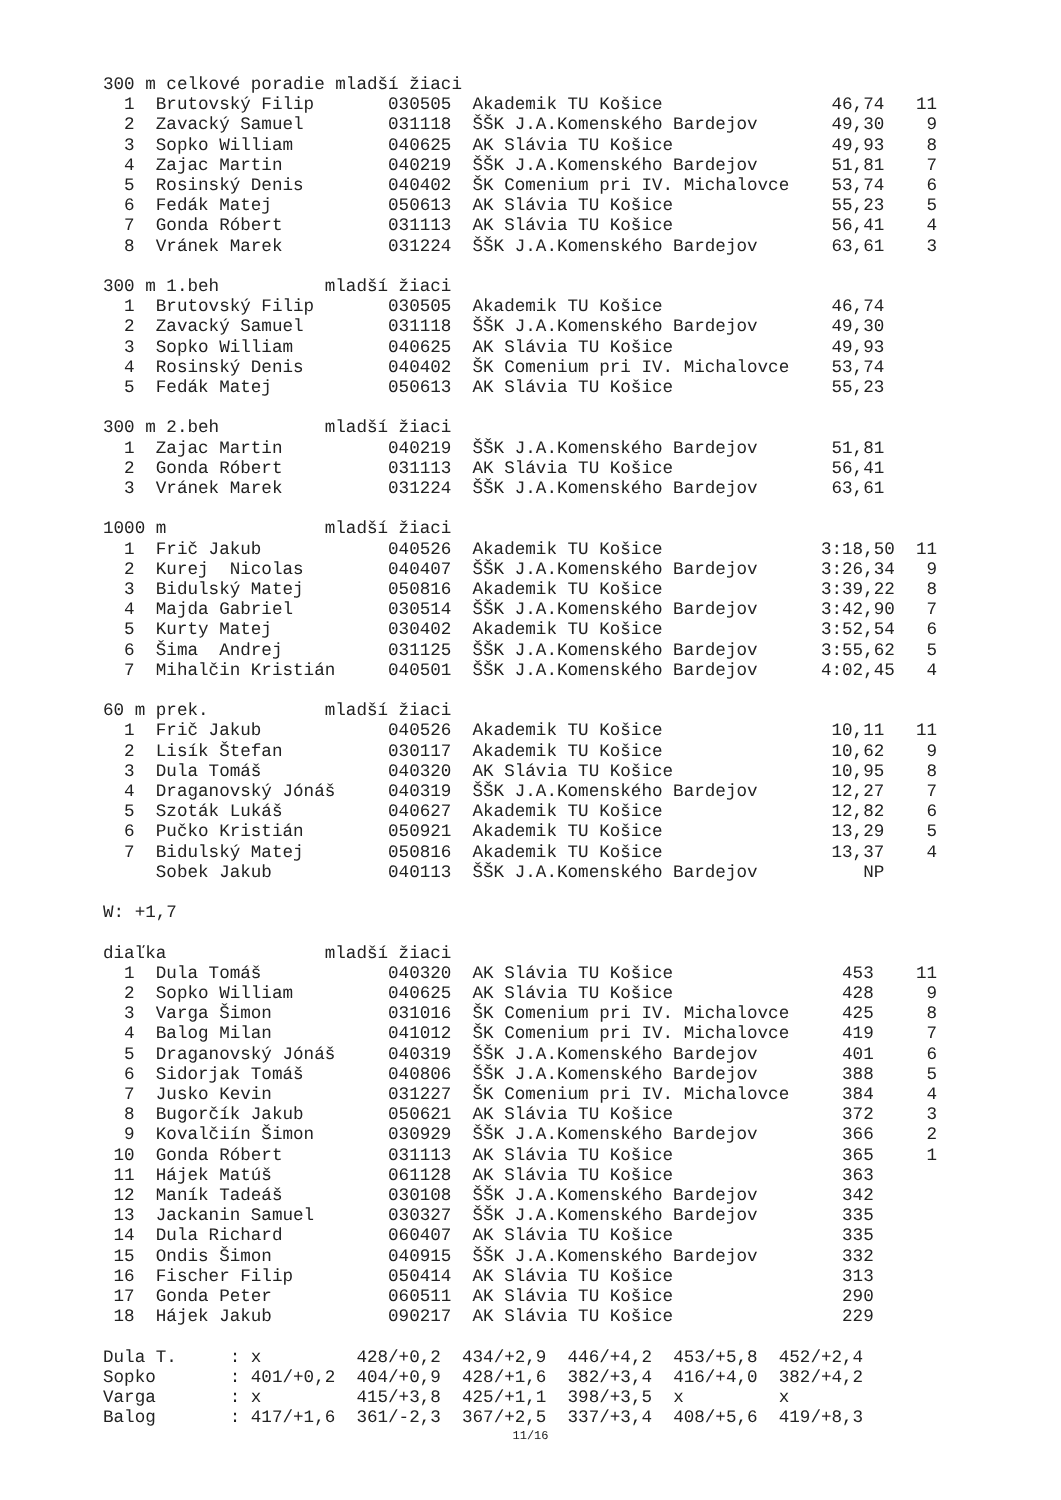300 m celkové poradie mladší žiaci
| 1 | Brutovský Filip | 030505 | Akademik TU Košice | 46,74 | 11 |
| 2 | Zavacký Samuel | 031118 | ŠŠK J.A.Komenského Bardejov | 49,30 | 9 |
| 3 | Sopko William | 040625 | AK Slávia TU Košice | 49,93 | 8 |
| 4 | Zajac Martin | 040219 | ŠŠK J.A.Komenského Bardejov | 51,81 | 7 |
| 5 | Rosinský Denis | 040402 | ŠK Comenium pri IV. Michalovce | 53,74 | 6 |
| 6 | Fedák Matej | 050613 | AK Slávia TU Košice | 55,23 | 5 |
| 7 | Gonda Róbert | 031113 | AK Slávia TU Košice | 56,41 | 4 |
| 8 | Vránek Marek | 031224 | ŠŠK J.A.Komenského Bardejov | 63,61 | 3 |
300 m 1.beh mladší žiaci
| 1 | Brutovský Filip | 030505 | Akademik TU Košice | 46,74 | |
| 2 | Zavacký Samuel | 031118 | ŠŠK J.A.Komenského Bardejov | 49,30 | |
| 3 | Sopko William | 040625 | AK Slávia TU Košice | 49,93 | |
| 4 | Rosinský Denis | 040402 | ŠK Comenium pri IV. Michalovce | 53,74 | |
| 5 | Fedák Matej | 050613 | AK Slávia TU Košice | 55,23 | |
300 m 2.beh mladší žiaci
| 1 | Zajac Martin | 040219 | ŠŠK J.A.Komenského Bardejov | 51,81 | |
| 2 | Gonda Róbert | 031113 | AK Slávia TU Košice | 56,41 | |
| 3 | Vránek Marek | 031224 | ŠŠK J.A.Komenského Bardejov | 63,61 | |
1000 m mladší žiaci
| 1 | Frič Jakub | 040526 | Akademik TU Košice | 3:18,50 | 11 |
| 2 | Kurej Nicolas | 040407 | ŠŠK J.A.Komenského Bardejov | 3:26,34 | 9 |
| 3 | Bidulský Matej | 050816 | Akademik TU Košice | 3:39,22 | 8 |
| 4 | Majda Gabriel | 030514 | ŠŠK J.A.Komenského Bardejov | 3:42,90 | 7 |
| 5 | Kurty Matej | 030402 | Akademik TU Košice | 3:52,54 | 6 |
| 6 | Šima Andrej | 031125 | ŠŠK J.A.Komenského Bardejov | 3:55,62 | 5 |
| 7 | Mihalčin Kristián | 040501 | ŠŠK J.A.Komenského Bardejov | 4:02,45 | 4 |
60 m prek. mladší žiaci
| 1 | Frič Jakub | 040526 | Akademik TU Košice | 10,11 | 11 |
| 2 | Lisík Štefan | 030117 | Akademik TU Košice | 10,62 | 9 |
| 3 | Dula Tomáš | 040320 | AK Slávia TU Košice | 10,95 | 8 |
| 4 | Draganovský Jónáš | 040319 | ŠŠK J.A.Komenského Bardejov | 12,27 | 7 |
| 5 | Szoták Lukáš | 040627 | Akademik TU Košice | 12,82 | 6 |
| 6 | Pučko Kristián | 050921 | Akademik TU Košice | 13,29 | 5 |
| 7 | Bidulský Matej | 050816 | Akademik TU Košice | 13,37 | 4 |
| | Sobek Jakub | 040113 | ŠŠK J.A.Komenského Bardejov | NP | |
W: +1,7
diaľka mladší žiaci
| 1 | Dula Tomáš | 040320 | AK Slávia TU Košice | 453 | 11 |
| 2 | Sopko William | 040625 | AK Slávia TU Košice | 428 | 9 |
| 3 | Varga Šimon | 031016 | ŠK Comenium pri IV. Michalovce | 425 | 8 |
| 4 | Balog Milan | 041012 | ŠK Comenium pri IV. Michalovce | 419 | 7 |
| 5 | Draganovský Jónáš | 040319 | ŠŠK J.A.Komenského Bardejov | 401 | 6 |
| 6 | Sidorjak Tomáš | 040806 | ŠŠK J.A.Komenského Bardejov | 388 | 5 |
| 7 | Jusko Kevin | 031227 | ŠK Comenium pri IV. Michalovce | 384 | 4 |
| 8 | Bugorčík Jakub | 050621 | AK Slávia TU Košice | 372 | 3 |
| 9 | Kovalčiín Šimon | 030929 | ŠŠK J.A.Komenského Bardejov | 366 | 2 |
| 10 | Gonda Róbert | 031113 | AK Slávia TU Košice | 365 | 1 |
| 11 | Hájek Matúš | 061128 | AK Slávia TU Košice | 363 | |
| 12 | Maník Tadeáš | 030108 | ŠŠK J.A.Komenského Bardejov | 342 | |
| 13 | Jackanin Samuel | 030327 | ŠŠK J.A.Komenského Bardejov | 335 | |
| 14 | Dula Richard | 060407 | AK Slávia TU Košice | 335 | |
| 15 | Ondis Šimon | 040915 | ŠŠK J.A.Komenského Bardejov | 332 | |
| 16 | Fischer Filip | 050414 | AK Slávia TU Košice | 313 | |
| 17 | Gonda Peter | 060511 | AK Slávia TU Košice | 290 | |
| 18 | Hájek Jakub | 090217 | AK Slávia TU Košice | 229 | |
| Dula T. | : | x | 428/+0,2 | 434/+2,9 | 446/+4,2 | 453/+5,8 | 452/+2,4 |
| Sopko | : | 401/+0,2 | 404/+0,9 | 428/+1,6 | 382/+3,4 | 416/+4,0 | 382/+4,2 |
| Varga | : | x | 415/+3,8 | 425/+1,1 | 398/+3,5 | x | x |
| Balog | : | 417/+1,6 | 361/-2,3 | 367/+2,5 | 337/+3,4 | 408/+5,6 | 419/+8,3 |
11/16